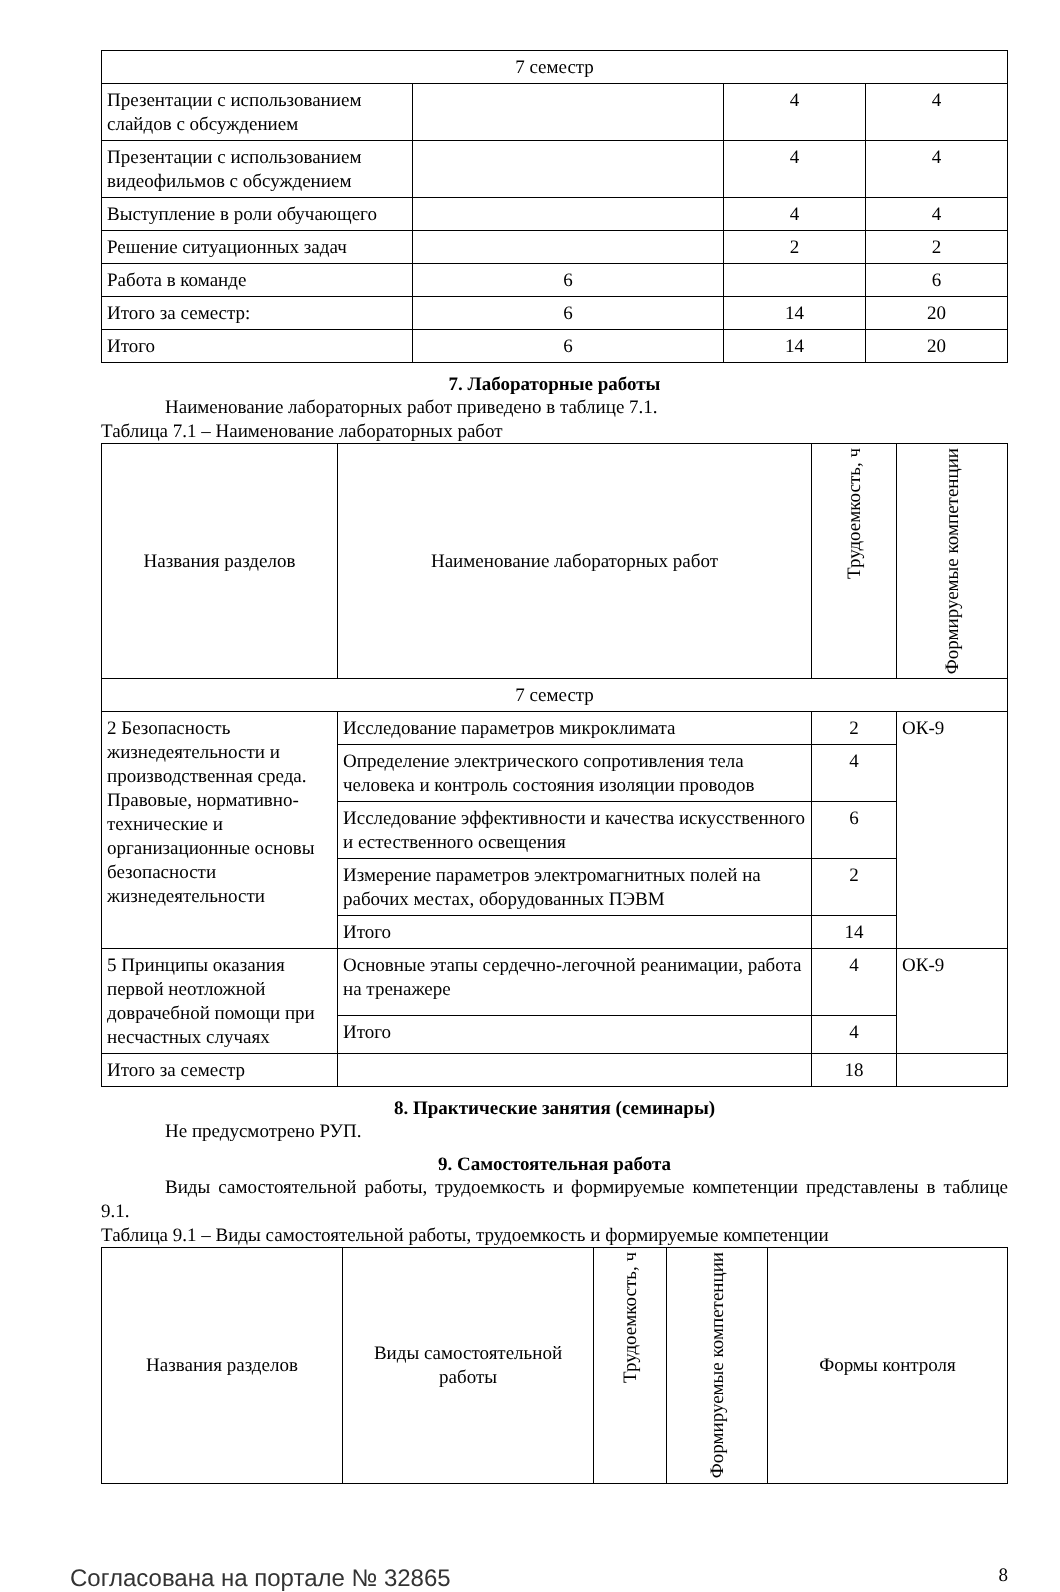| 7 семестр | | | |
| Презентации с использованием слайдов с обсуждением | | 4 | 4 |
| Презентации с использованием видеофильмов с обсуждением | | 4 | 4 |
| Выступление в роли обучающего | | 4 | 4 |
| Решение ситуационных задач | | 2 | 2 |
| Работа в команде | 6 | | 6 |
| Итого за семестр: | 6 | 14 | 20 |
| Итого | 6 | 14 | 20 |
7. Лабораторные работы
Наименование лабораторных работ приведено в таблице 7.1.
Таблица 7.1 – Наименование лабораторных работ
| Названия разделов | Наименование лабораторных работ | Трудоемкость, ч | Формируемые компетенции |
| --- | --- | --- | --- |
| 7 семестр | | | |
| 2 Безопасность жизнедеятельности и производственная среда. Правовые, нормативно-технические и организационные основы безопасности жизнедеятельности | Исследование параметров микроклимата | 2 | ОК-9 |
| | Определение электрического сопротивления тела человека и контроль состояния изоляции проводов | 4 | |
| | Исследование эффективности и качества искусственного и естественного освещения | 6 | |
| | Измерение параметров электромагнитных полей на рабочих местах, оборудованных ПЭВМ | 2 | |
| | Итого | 14 | |
| 5 Принципы оказания первой неотложной доврачебной помощи при несчастных случаях | Основные этапы сердечно-легочной реанимации, работа на тренажере | 4 | ОК-9 |
| | Итого | 4 | |
| Итого за семестр | | 18 | |
8. Практические занятия (семинары)
Не предусмотрено РУП.
9. Самостоятельная работа
Виды самостоятельной работы, трудоемкость и формируемые компетенции представлены в таблице 9.1.
Таблица 9.1 – Виды самостоятельной работы, трудоемкость и формируемые компетенции
| Названия разделов | Виды самостоятельной работы | Трудоемкость, ч | Формируемые компетенции | Формы контроля |
| --- | --- | --- | --- | --- |
Согласована на портале № 32865 8